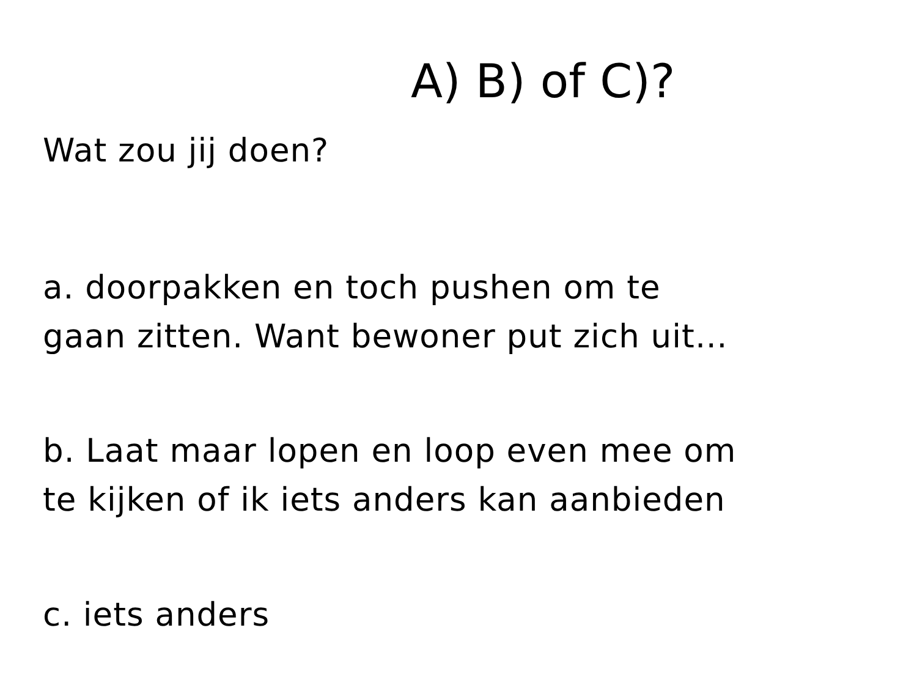A) B) of C)?
Wat zou jij doen?
a. doorpakken en toch pushen om te
gaan zitten. Want bewoner put zich uit…
b. Laat maar lopen en loop even mee om
te kijken of ik iets anders kan aanbieden
c. iets anders